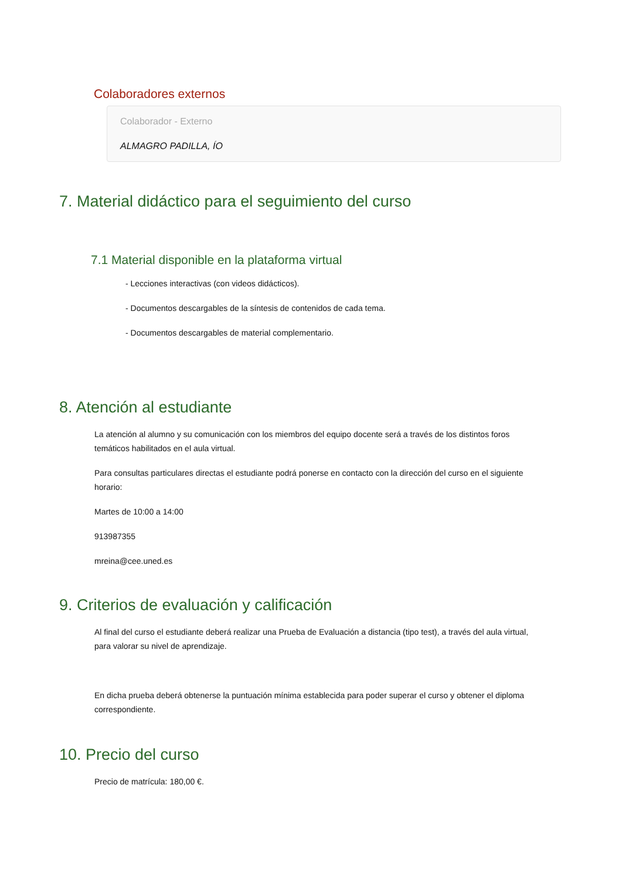Colaboradores externos
Colaborador - Externo
ALMAGRO PADILLA, ÍO
7. Material didáctico para el seguimiento del curso
7.1 Material disponible en la plataforma virtual
- Lecciones interactivas (con videos didácticos).
- Documentos descargables de la síntesis de contenidos de cada tema.
- Documentos descargables de material complementario.
8. Atención al estudiante
La atención al alumno y su comunicación con los miembros del equipo docente será a través de los distintos foros temáticos habilitados en el aula virtual.
Para consultas particulares directas el estudiante podrá ponerse en contacto con la dirección del curso en el siguiente horario:
Martes de 10:00 a 14:00
913987355
mreina@cee.uned.es
9. Criterios de evaluación y calificación
Al final del curso el estudiante deberá realizar una Prueba de Evaluación a distancia (tipo test), a través del aula virtual, para valorar su nivel de aprendizaje.
En dicha prueba deberá obtenerse la puntuación mínima establecida para poder superar el curso y obtener el diploma correspondiente.
10. Precio del curso
Precio de matrícula: 180,00 €.